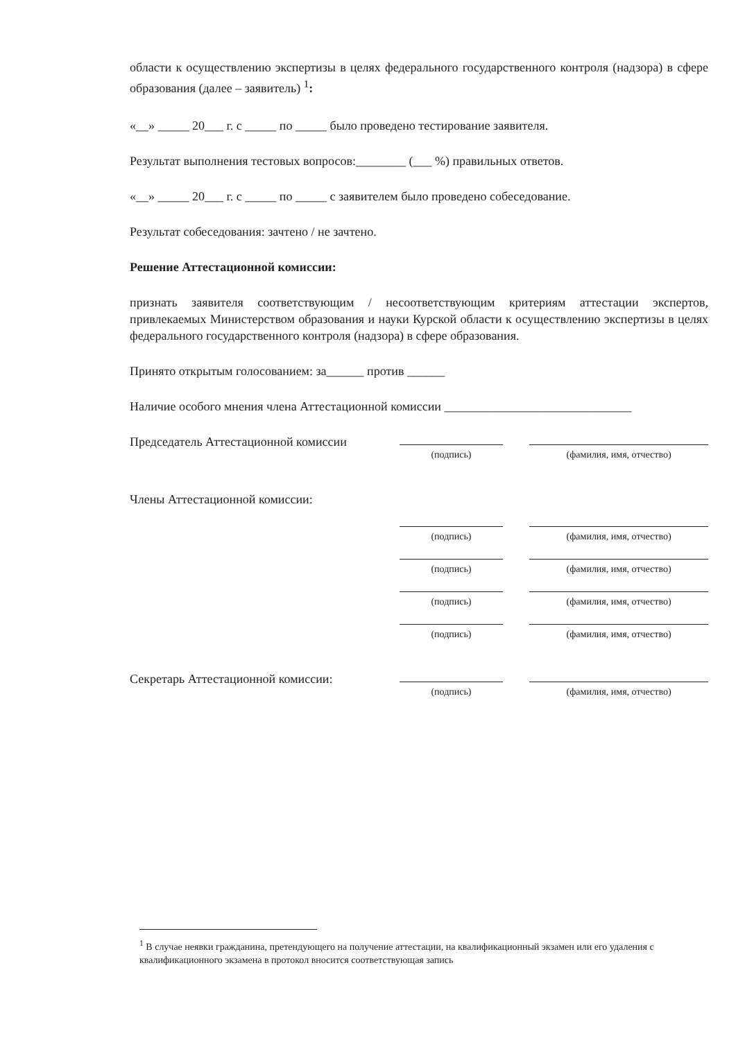области к осуществлению экспертизы в целях федерального государственного контроля (надзора) в сфере образования (далее – заявитель) <sup>1</sup>:
«__» _____ 20___ г. с _____ по _____ было проведено тестирование заявителя.
Результат выполнения тестовых вопросов:________ (___ %) правильных ответов.
«__» _____ 20___ г. с _____ по _____ с заявителем было проведено собеседование.
Результат собеседования: зачтено / не зачтено.
Решение Аттестационной комиссии:
признать заявителя соответствующим / несоответствующим критериям аттестации экспертов, привлекаемых Министерством образования и науки Курской области к осуществлению экспертизы в целях федерального государственного контроля (надзора) в сфере образования.
Принято открытым голосованием: за______ против ______
Наличие особого мнения члена Аттестационной комиссии ______________________________
Председатель Аттестационной комиссии
(подпись) (фамилия, имя, отчество)
Члены Аттестационной комиссии:
(подпись) (фамилия, имя, отчество)
(подпись) (фамилия, имя, отчество)
(подпись) (фамилия, имя, отчество)
(подпись) (фамилия, имя, отчество)
Секретарь Аттестационной комиссии:
(подпись) (фамилия, имя, отчество)
<sup>1</sup> В случае неявки гражданина, претендующего на получение аттестации, на квалификационный экзамен или его удаления с квалификационного экзамена в протокол вносится соответствующая запись